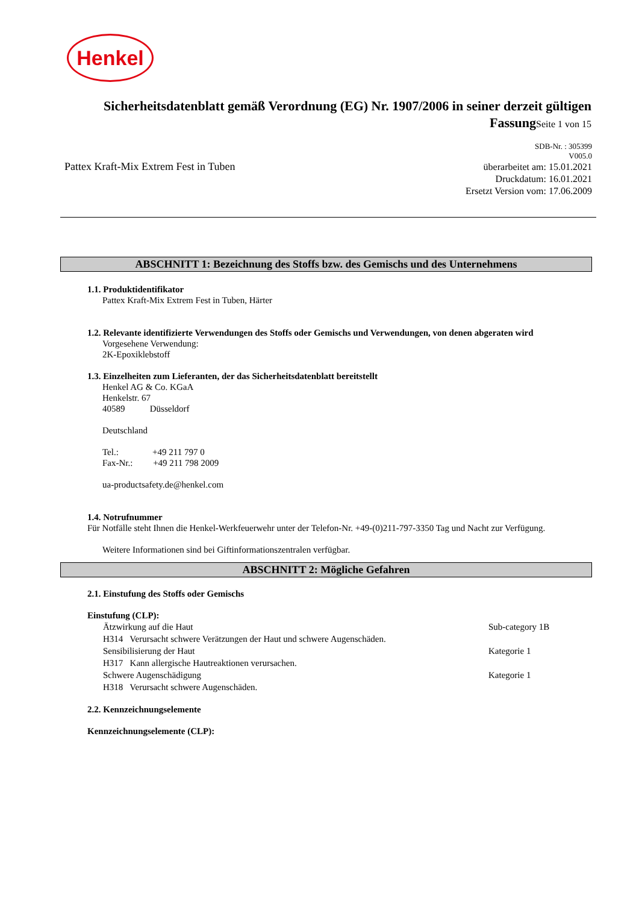Henkel
Sicherheitsdatenblatt gemäß Verordnung (EG) Nr. 1907/2006 in seiner derzeit gültigen FassungSeite 1 von 15
SDB-Nr. : 305399
V005.0
überarbeitet am: 15.01.2021
Druckdatum: 16.01.2021
Ersetzt Version vom: 17.06.2009
Pattex Kraft-Mix Extrem Fest in Tuben
ABSCHNITT 1: Bezeichnung des Stoffs bzw. des Gemischs und des Unternehmens
1.1. Produktidentifikator
Pattex Kraft-Mix Extrem Fest in Tuben, Härter
1.2. Relevante identifizierte Verwendungen des Stoffs oder Gemischs und Verwendungen, von denen abgeraten wird
Vorgesehene Verwendung:
2K-Epoxiklebstoff
1.3. Einzelheiten zum Lieferanten, der das Sicherheitsdatenblatt bereitstellt
Henkel AG & Co. KGaA
Henkelstr. 67
40589 Düsseldorf
Deutschland
Tel.: +49 211 797 0
Fax-Nr.: +49 211 798 2009
ua-productsafety.de@henkel.com
1.4. Notrufnummer
Für Notfälle steht Ihnen die Henkel-Werkfeuerwehr unter der Telefon-Nr. +49-(0)211-797-3350 Tag und Nacht zur Verfügung.
Weitere Informationen sind bei Giftinformationszentralen verfügbar.
ABSCHNITT 2: Mögliche Gefahren
2.1. Einstufung des Stoffs oder Gemischs
Einstufung (CLP):
Ätzwirkung auf die Haut Sub-category 1B
H314 Verursacht schwere Verätzungen der Haut und schwere Augenschäden.
Sensibilisierung der Haut Kategorie 1
H317 Kann allergische Hautreaktionen verursachen.
Schwere Augenschädigung Kategorie 1
H318 Verursacht schwere Augenschäden.
2.2. Kennzeichnungselemente
Kennzeichnungselemente (CLP):